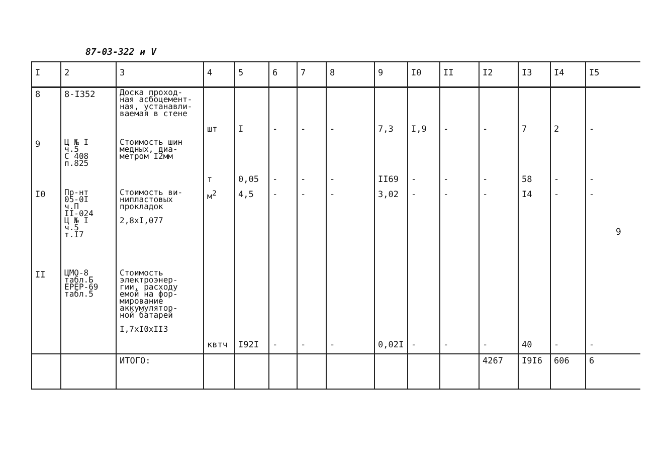87-03-322 и V
| I | 2 | 3 | 4 | 5 | 6 | 7 | 8 | 9 | I0 | II | I2 | I3 | I4 | I5 |
| --- | --- | --- | --- | --- | --- | --- | --- | --- | --- | --- | --- | --- | --- | --- |
| 8 | 8-I352 | Доска проход- ная асбоцемент- ная, устанавли- ваемая в стене | шт | I | - | - | - | 7,3 | I,9 | - | - | 7 | 2 | - |
| 9 | Ц № I ч.5 С 408 п.825 | Стоимость шин медных, диа- метром I2мм | т | 0,05 | - | - | - | II69 | - | - | - | 58 | - | - |
| I0 | Пр-нт 05-0I ч.П II-024 Ц № I ч.5 т.I7 | Стоимость ви- нипластовых прокладок 2,8xI,077 | м<sup>2</sup> | 4,5 | - | - | - | 3,02 | - | - | - | I4 | - | - |
| II | ЦМО-8 табл.Б ЕРЕР-69 табл.5 | Стоимость электроэнер- гии, расходу емой на фор- мирование аккумулятор- ной батарей I,7xI0xII3 | квтч | I92I | - | - | - | 0,02I | - | - | - | 40 | - | - |
| | | ИТОГО: | | | | | | | | | 4267 | I9I6 | 606 | 6 |
9